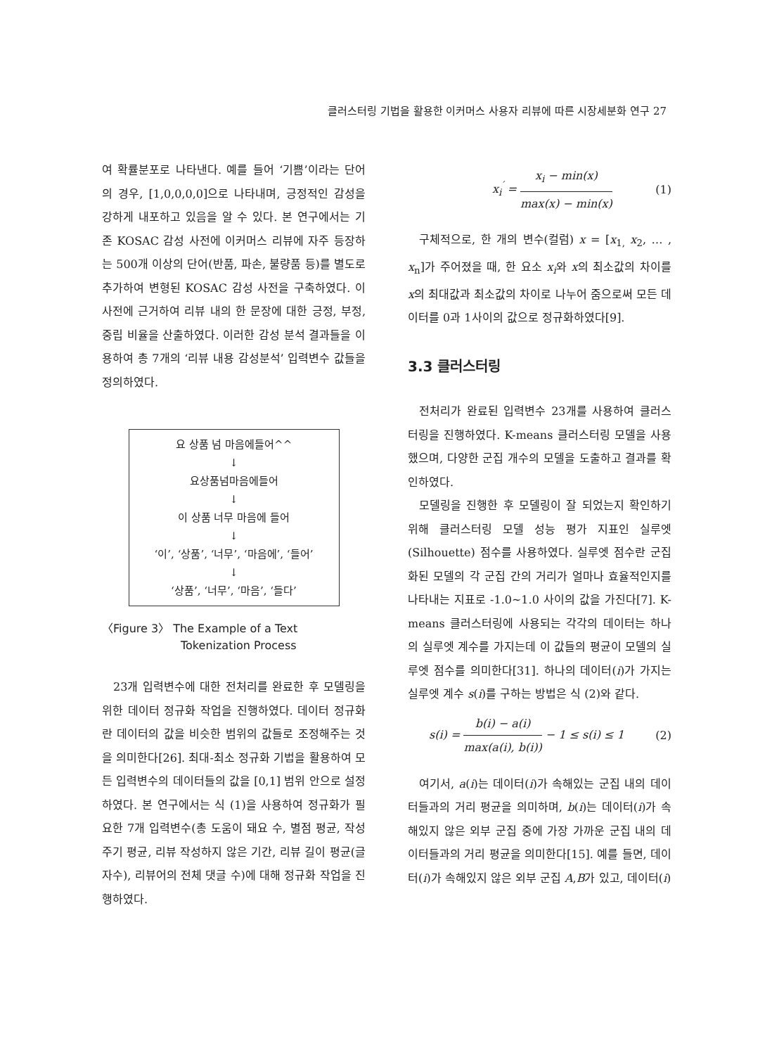클러스터링 기법을 활용한 이커머스 사용자 리뷰에 따른 시장세분화 연구 27
여 확률분포로 나타낸다. 예를 들어 ‘기쁨’이라는 단어의 경우, [1,0,0,0,0]으로 나타내며, 긍정적인 감성을 강하게 내포하고 있음을 알 수 있다. 본 연구에서는 기존 KOSAC 감성 사전에 이커머스 리뷰에 자주 등장하는 500개 이상의 단어(반품, 파손, 불량품 등)를 별도로 추가하여 변형된 KOSAC 감성 사전을 구축하였다. 이 사전에 근거하여 리뷰 내의 한 문장에 대한 긍정, 부정, 중립 비율을 산출하였다. 이러한 감성 분석 결과들을 이용하여 총 7개의 ‘리뷰 내용 감성분석’ 입력변수 값들을 정의하였다.
요 상품 넘 마음에들어^^
↓
요상품넘마음에들어
↓
이 상품 너무 마음에 들어
↓
‘이’, ‘상품’, ‘너무’, ‘마음에’, ‘들어’
↓
‘상품’, ‘너무’, ‘마음’, ‘들다’
〈Figure 3〉 The Example of a Text
Tokenization Process
23개 입력변수에 대한 전처리를 완료한 후 모델링을 위한 데이터 정규화 작업을 진행하였다. 데이터 정규화란 데이터의 값을 비슷한 범위의 값들로 조정해주는 것을 의미한다[26]. 최대-최소 정규화 기법을 활용하여 모든 입력변수의 데이터들의 값을 [0,1] 범위 안으로 설정하였다. 본 연구에서는 식 (1)을 사용하여 정규화가 필요한 7개 입력변수(총 도움이 돼요 수, 별점 평균, 작성 주기 평균, 리뷰 작성하지 않은 기간, 리뷰 길이 평균(글자수), 리뷰어의 전체 댓글 수)에 대해 정규화 작업을 진행하였다.
x<sub>i</sub><sup>′</sup> = x<sub>i</sub> − min(x) max(x) − min(x) (1)
구체적으로, 한 개의 변수(컬럼) x = [x<sub>1,</sub> x<sub>2</sub>, … , x<sub>n</sub>]가 주어졌을 때, 한 요소 x<sub>i</sub>와 x의 최소값의 차이를 x의 최대값과 최소값의 차이로 나누어 줌으로써 모든 데이터를 0과 1사이의 값으로 정규화하였다[9].
3.3 클러스터링
전처리가 완료된 입력변수 23개를 사용하여 클러스터링을 진행하였다. K-means 클러스터링 모델을 사용했으며, 다양한 군집 개수의 모델을 도출하고 결과를 확인하였다.
모델링을 진행한 후 모델링이 잘 되었는지 확인하기 위해 클러스터링 모델 성능 평가 지표인 실루엣(Silhouette) 점수를 사용하였다. 실루엣 점수란 군집화된 모델의 각 군집 간의 거리가 얼마나 효율적인지를 나타내는 지표로 -1.0~1.0 사이의 값을 가진다[7]. K-means 클러스터링에 사용되는 각각의 데이터는 하나의 실루엣 계수를 가지는데 이 값들의 평균이 모델의 실루엣 점수를 의미한다[31]. 하나의 데이터(i)가 가지는 실루엣 계수 s(i)를 구하는 방법은 식 (2)와 같다.
s(i) = b(i) − a(i) max(a(i), b(i)) − 1 ≤ s(i) ≤ 1 (2)
여기서, a(i)는 데이터(i)가 속해있는 군집 내의 데이터들과의 거리 평균을 의미하며, b(i)는 데이터(i)가 속해있지 않은 외부 군집 중에 가장 가까운 군집 내의 데이터들과의 거리 평균을 의미한다[15]. 예를 들면, 데이터(i)가 속해있지 않은 외부 군집 A,B가 있고, 데이터(i)